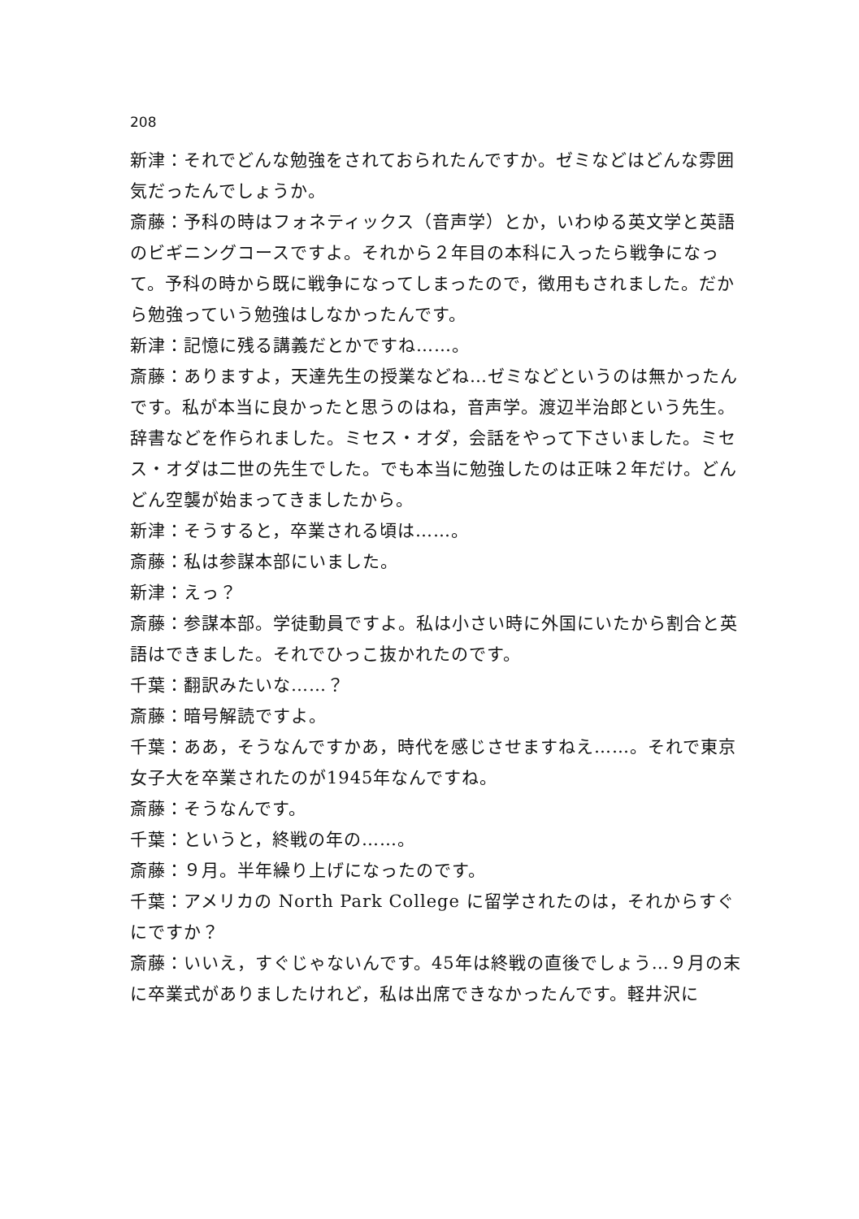208
新津：それでどんな勉強をされておられたんですか。ゼミなどはどんな雰囲気だったんでしょうか。
斎藤：予科の時はフォネティックス（音声学）とか，いわゆる英文学と英語のビギニングコースですよ。それから２年目の本科に入ったら戦争になって。予科の時から既に戦争になってしまったので，徴用もされました。だから勉強っていう勉強はしなかったんです。
新津：記憶に残る講義だとかですね……。
斎藤：ありますよ，天達先生の授業などね…ゼミなどというのは無かったんです。私が本当に良かったと思うのはね，音声学。渡辺半治郎という先生。辞書などを作られました。ミセス・オダ，会話をやって下さいました。ミセス・オダは二世の先生でした。でも本当に勉強したのは正味２年だけ。どんどん空襲が始まってきましたから。
新津：そうすると，卒業される頃は……。
斎藤：私は参謀本部にいました。
新津：えっ？
斎藤：参謀本部。学徒動員ですよ。私は小さい時に外国にいたから割合と英語はできました。それでひっこ抜かれたのです。
千葉：翻訳みたいな……？
斎藤：暗号解読ですよ。
千葉：ああ，そうなんですかあ，時代を感じさせますねえ……。それで東京女子大を卒業されたのが1945年なんですね。
斎藤：そうなんです。
千葉：というと，終戦の年の……。
斎藤：９月。半年繰り上げになったのです。
千葉：アメリカの North Park College に留学されたのは，それからすぐにですか？
斎藤：いいえ，すぐじゃないんです。45年は終戦の直後でしょう…９月の末に卒業式がありましたけれど，私は出席できなかったんです。軽井沢に